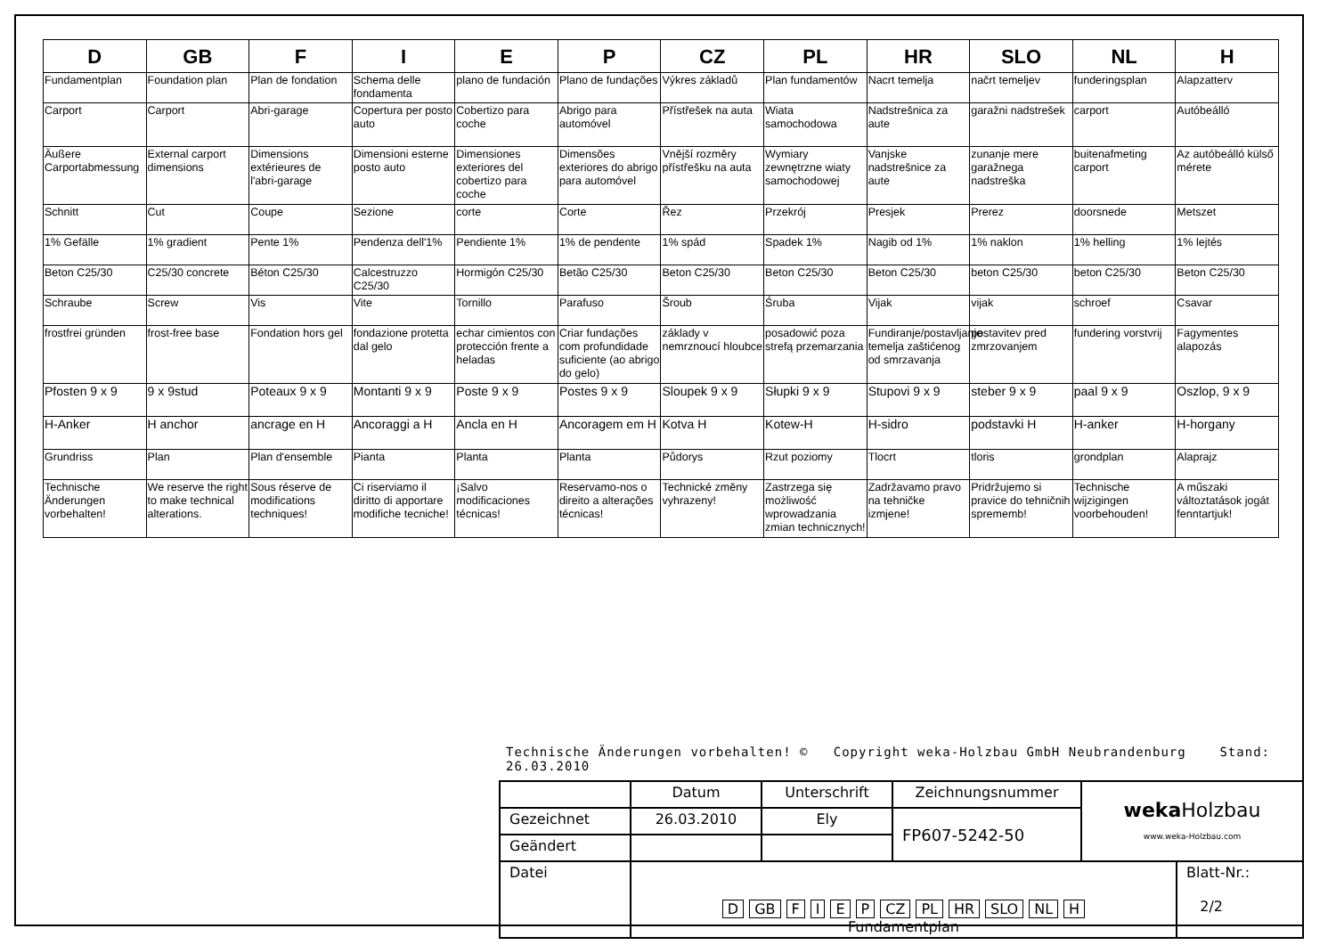| D | GB | F | I | E | P | CZ | PL | HR | SLO | NL | H |
| --- | --- | --- | --- | --- | --- | --- | --- | --- | --- | --- | --- |
| Fundamentplan | Foundation plan | Plan de fondation | Schema delle fondamenta | plano de fundación | Plano de fundações | Výkres základů | Plan fundamentów | Nacrt temelja | načrt temeljev | funderingsplan | Alapzatterv |
| Carport | Carport | Abri-garage | Copertura per posto auto | Cobertizo para coche | Abrigo para automóvel | Přístřešek na auta | Wiata samochodowa | Nadstrešnica za aute | garažni nadstrešek | carport | Autóbeálló |
| Äußere Carportabmessung | External carport dimensions | Dimensions extérieures de l'abri-garage | Dimensioni esterne posto auto | Dimensiones exteriores del cobertizo para coche | Dimensões exteriores do abrigo para automóvel | Vnější rozměry přístřešku na auta | Wymiary zewnętrzne wiaty samochodowej | Vanjske nadstrešnice za aute | zunanje mere garažnega nadstreška | buitenafmeting carport | Az autóbeálló külső mérete |
| Schnitt | Cut | Coupe | Sezione | corte | Corte | Řez | Przekrój | Presjek | Prerez | doorsnede | Metszet |
| 1% Gefälle | 1% gradient | Pente 1% | Pendenza dell'1% | Pendiente 1% | 1% de pendente | 1% spád | Spadek 1% | Nagib od 1% | 1% naklon | 1% helling | 1% lejtés |
| Beton C25/30 | C25/30 concrete | Béton C25/30 | Calcestruzzo C25/30 | Hormigón C25/30 | Betão C25/30 | Beton C25/30 | Beton C25/30 | Beton C25/30 | beton C25/30 | beton C25/30 | Beton C25/30 |
| Schraube | Screw | Vis | Vite | Tornillo | Parafuso | Šroub | Śruba | Vijak | vijak | schroef | Csavar |
| frostfrei gründen | frost-free base | Fondation hors gel | fondazione protetta dal gelo | echar cimientos con protección frente a heladas | Criar fundações com profundidade suficiente (ao abrigo do gelo) | základy v nemrznoucí hloubce | posadowić poza strefą przemarzania | Fundiranje/postavljanje temelja zaštićenog od smrzavanja | postavitev pred zmrzovanjem | fundering vorstvrij | Fagymentes alapozás |
| Pfosten 9 x 9 | 9 x 9stud | Poteaux 9 x 9 | Montanti 9 x 9 | Poste 9 x 9 | Postes 9 x 9 | Sloupek 9 x 9 | Słupki 9 x 9 | Stupovi 9 x 9 | steber 9 x 9 | paal 9 x 9 | Oszlop, 9 x 9 |
| H-Anker | H anchor | ancrage en H | Ancoraggi a H | Ancla en H | Ancoragem em H | Kotva H | Kotew-H | H-sidro | podstavki H | H-anker | H-horgany |
| Grundriss | Plan | Plan d'ensemble | Pianta | Planta | Planta | Půdorys | Rzut poziomy | Tlocrt | tloris | grondplan | Alaprajz |
| Technische Änderungen vorbehalten! | We reserve the right to make technical alterations. | Sous réserve de modifications techniques! | Ci riserviamo il diritto di apportare modifiche tecniche! | ¡Salvo modificaciones técnicas! | Reservamo-nos o direito a alterações técnicas! | Technické změny vyhrazeny! | Zastrzega się możliwość wprowadzania zmian technicznych! | Zadržavamo pravo na tehničke izmjene! | Pridržujemo si pravice do tehničnih sprememb! | Technische wijzigingen voorbehouden! | A műszaki változtatások jogát fenntartjuk! |
Technische Änderungen vorbehalten! © Copyright weka-Holzbau GmbH Neubrandenburg Stand: 26.03.2010
| | Datum | Unterschrift | Zeichnungsnummer | weka Holzbau www.weka-Holzbau.com | |
| Gezeichnet | 26.03.2010 | Ely | FP607-5242-50 | | |
| Geändert | | | | | |
| Datei | D GB F I E P CZ PL HR SLO NL H Fundamentplan | | | | Blatt-Nr.: 2/2 |